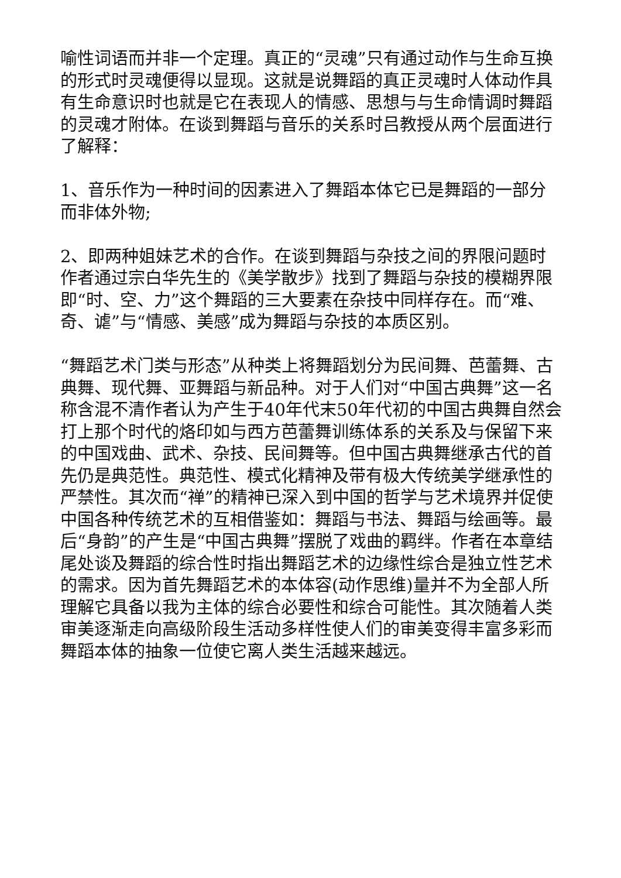喻性词语而并非一个定理。真正的“灵魂”只有通过动作与生命互换的形式时灵魂便得以显现。这就是说舞蹈的真正灵魂时人体动作具有生命意识时也就是它在表现人的情感、思想与与生命情调时舞蹈的灵魂才附体。在谈到舞蹈与音乐的关系时吕教授从两个层面进行了解释：
1、音乐作为一种时间的因素进入了舞蹈本体它已是舞蹈的一部分而非体外物;
2、即两种姐妹艺术的合作。在谈到舞蹈与杂技之间的界限问题时作者通过宗白华先生的《美学散步》找到了舞蹈与杂技的模糊界限即“时、空、力”这个舞蹈的三大要素在杂技中同样存在。而“难、奇、谑”与“情感、美感”成为舞蹈与杂技的本质区别。
“舞蹈艺术门类与形态”从种类上将舞蹈划分为民间舞、芭蕾舞、古典舞、现代舞、亚舞蹈与新品种。对于人们对“中国古典舞”这一名称含混不清作者认为产生于40年代末50年代初的中国古典舞自然会打上那个时代的烙印如与西方芭蕾舞训练体系的关系及与保留下来的中国戏曲、武术、杂技、民间舞等。但中国古典舞继承古代的首先仍是典范性。典范性、模式化精神及带有极大传统美学继承性的严禁性。其次而“禅”的精神已深入到中国的哲学与艺术境界并促使中国各种传统艺术的互相借鉴如：舞蹈与书法、舞蹈与绘画等。最后“身韵”的产生是“中国古典舞”摆脱了戏曲的羁绊。作者在本章结尾处谈及舞蹈的综合性时指出舞蹈艺术的边缘性综合是独立性艺术的需求。因为首先舞蹈艺术的本体容(动作思维)量并不为全部人所理解它具备以我为主体的综合必要性和综合可能性。其次随着人类审美逐渐走向高级阶段生活动多样性使人们的审美变得丰富多彩而舞蹈本体的抽象一位使它离人类生活越来越远。